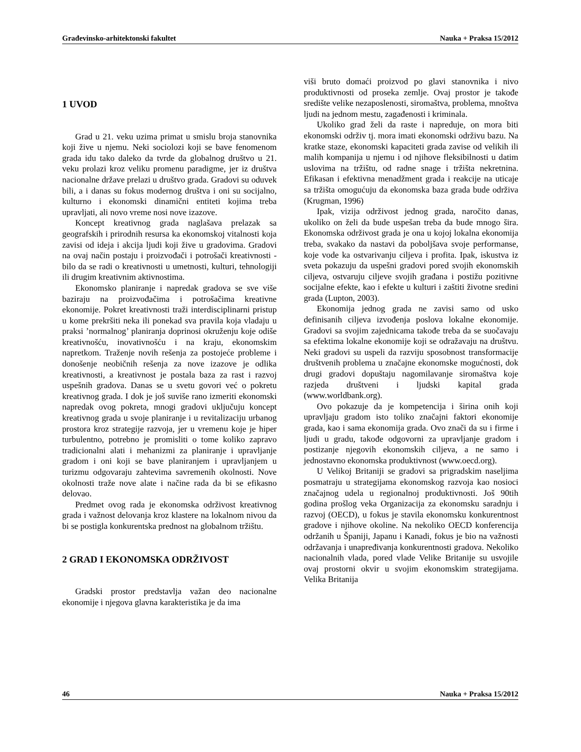Građevinsko-arhitektonski fakultet Nauka + Praksa 15/2012
1 UVOD
Grad u 21. veku uzima primat u smislu broja stanovnika koji žive u njemu. Neki sociolozi koji se bave fenomenom grada idu tako daleko da tvrde da globalnog društvo u 21. veku prolazi kroz veliku promenu paradigme, jer iz društva nacionalne države prelazi u društvo grada. Gradovi su oduvek bili, a i danas su fokus modernog društva i oni su socijalno, kulturno i ekonomski dinamični entiteti kojima treba upravljati, ali novo vreme nosi nove izazove.
Koncept kreativnog grada naglašava prelazak sa geografskih i prirodnih resursa ka ekonomskoj vitalnosti koja zavisi od ideja i akcija ljudi koji žive u gradovima. Gradovi na ovaj način postaju i proizvođači i potrošači kreativnosti - bilo da se radi o kreativnosti u umetnosti, kulturi, tehnologiji ili drugim kreativnim aktivnostima.
Ekonomsko planiranje i napredak gradova se sve više baziraju na proizvođačima i potrošačima kreativne ekonomije. Pokret kreativnosti traži interdisciplinarni pristup u kome prekršiti neka ili ponekad sva pravila koja vladaju u praksi ’normalnog’ planiranja doprinosi okruženju koje odiše kreativnošću, inovativnošću i na kraju, ekonomskim napretkom. Traženje novih rešenja za postojeće probleme i donošenje neobičnih rešenja za nove izazove je odlika kreativnosti, a kreativnost je postala baza za rast i razvoj uspešnih gradova. Danas se u svetu govori već o pokretu kreativnog grada. I dok je još suviše rano izmeriti ekonomski napredak ovog pokreta, mnogi gradovi uključuju koncept kreativnog grada u svoje planiranje i u revitalizaciju urbanog prostora kroz strategije razvoja, jer u vremenu koje je hiper turbulentno, potrebno je promisliti o tome koliko zapravo tradicionalni alati i mehanizmi za planiranje i upravljanje gradom i oni koji se bave planiranjem i upravljanjem u turizmu odgovaraju zahtevima savremenih okolnosti. Nove okolnosti traže nove alate i načine rada da bi se efikasno delovao.
Predmet ovog rada je ekonomska održivost kreativnog grada i važnost delovanja kroz klastere na lokalnom nivou da bi se postigla konkurentska prednost na globalnom tržištu.
2 GRAD I EKONOMSKA ODRŽIVOST
Gradski prostor predstavlja važan deo nacionalne ekonomije i njegova glavna karakteristika je da ima
viši bruto domaći proizvod po glavi stanovnika i nivo produktivnosti od proseka zemlje. Ovaj prostor je takođe središte velike nezaposlenosti, siromaštva, problema, mnoštva ljudi na jednom mestu, zagađenosti i kriminala.
Ukoliko grad želi da raste i napreduje, on mora biti ekonomski održiv tj. mora imati ekonomski održivu bazu. Na kratke staze, ekonomski kapaciteti grada zavise od velikih ili malih kompanija u njemu i od njihove fleksibilnosti u datim uslovima na tržištu, od radne snage i tržišta nekretnina. Efikasan i efektivna menadžment grada i reakcije na uticaje sa tržišta omogućuju da ekonomska baza grada bude održiva (Krugman, 1996)
Ipak, vizija održivost jednog grada, naročito danas, ukoliko on želi da bude uspešan treba da bude mnogo šira. Ekonomska održivost grada je ona u kojoj lokalna ekonomija treba, svakako da nastavi da poboljšava svoje performanse, koje vode ka ostvarivanju ciljeva i profita. Ipak, iskustva iz sveta pokazuju da uspešni gradovi pored svojih ekonomskih ciljeva, ostvaruju ciljeve svojih građana i postižu pozitivne socijalne efekte, kao i efekte u kulturi i zaštiti životne sredini grada (Lupton, 2003).
Ekonomija jednog grada ne zavisi samo od usko definisanih ciljeva izvođenja poslova lokalne ekonomije. Gradovi sa svojim zajednicama takođe treba da se suočavaju sa efektima lokalne ekonomije koji se odražavaju na društvu. Neki gradovi su uspeli da razviju sposobnost transformacije društvenih problema u značajne ekonomske mogućnosti, dok drugi gradovi dopuštaju nagomilavanje siromaštva koje razjeda društveni i ljudski kapital grada (www.worldbank.org).
Ovo pokazuje da je kompetencija i širina onih koji upravljaju gradom isto toliko značajni faktori ekonomije grada, kao i sama ekonomija grada. Ovo znači da su i firme i ljudi u gradu, takođe odgovorni za upravljanje gradom i postizanje njegovih ekonomskih ciljeva, a ne samo i jednostavno ekonomska produktivnost (www.oecd.org).
U Velikoj Britaniji se gradovi sa prigradskim naseljima posmatraju u strategijama ekonomskog razvoja kao nosioci značajnog udela u regionalnoj produktivnosti. Još 90tih godina prošlog veka Organizacija za ekonomsku saradnju i razvoj (OECD), u fokus je stavila ekonomsku konkurentnost gradove i njihove okoline. Na nekoliko OECD konferencija održanih u Španiji, Japanu i Kanadi, fokus je bio na važnosti održavanja i unapređivanja konkurentnosti gradova. Nekoliko nacionalnih vlada, pored vlade Velike Britanije su usvojile ovaj prostorni okvir u svojim ekonomskim strategijama. Velika Britanija
46 Nauka + Praksa 15/2012